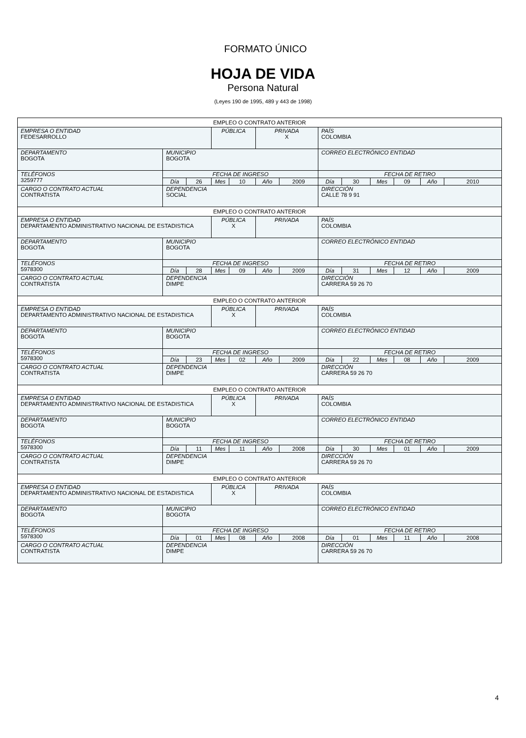FORMATO ÚNICO
HOJA DE VIDA
Persona Natural
(Leyes 190 de 1995, 489 y 443 de 1998)
| EMPLEO O CONTRATO ANTERIOR | | | | | | | | | | | | |
| EMPRESA O ENTIDAD FEDESARROLLO | | | PÚBLICA | | PRIVADA X | | PAÍS COLOMBIA | | | | | |
| DEPARTAMENTO BOGOTA | MUNICIPIO BOGOTA | | | | | | CORREO ELECTRÓNICO ENTIDAD | | | | | |
| TELÉFONOS 3259777 | FECHA DE INGRESO | | | | | | FECHA DE RETIRO | | | | | |
| | Día | 26 | Mes | 10 | Año | 2009 | Día | 30 | Mes | 09 | Año | 2010 |
| CARGO O CONTRATO ACTUAL CONTRATISTA | DEPENDENCIA SOCIAL | | | | | | DIRECCIÓN CALLE 78 9 91 | | | | | |
| EMPLEO O CONTRATO ANTERIOR | | | | | | | | | | | | |
| EMPRESA O ENTIDAD DEPARTAMENTO ADMINISTRATIVO NACIONAL DE ESTADISTICA | | | PÚBLICA X | | PRIVADA | | PAÍS COLOMBIA | | | | | |
| DEPARTAMENTO BOGOTA | MUNICIPIO BOGOTA | | | | | | CORREO ELECTRÓNICO ENTIDAD | | | | | |
| TELÉFONOS 5978300 | FECHA DE INGRESO | | | | | | FECHA DE RETIRO | | | | | |
| | Día | 28 | Mes | 09 | Año | 2009 | Día | 31 | Mes | 12 | Año | 2009 |
| CARGO O CONTRATO ACTUAL CONTRATISTA | DEPENDENCIA DIMPE | | | | | | DIRECCIÓN CARRERA 59 26 70 | | | | | |
| EMPLEO O CONTRATO ANTERIOR | | | | | | | | | | | | |
| EMPRESA O ENTIDAD DEPARTAMENTO ADMINISTRATIVO NACIONAL DE ESTADISTICA | | | PÚBLICA X | | PRIVADA | | PAÍS COLOMBIA | | | | | |
| DEPARTAMENTO BOGOTA | MUNICIPIO BOGOTA | | | | | | CORREO ELECTRÓNICO ENTIDAD | | | | | |
| TELÉFONOS 5978300 | FECHA DE INGRESO | | | | | | FECHA DE RETIRO | | | | | |
| | Día | 23 | Mes | 02 | Año | 2009 | Día | 22 | Mes | 08 | Año | 2009 |
| CARGO O CONTRATO ACTUAL CONTRATISTA | DEPENDENCIA DIMPE | | | | | | DIRECCIÓN CARRERA 59 26 70 | | | | | |
| EMPLEO O CONTRATO ANTERIOR | | | | | | | | | | | | |
| EMPRESA O ENTIDAD DEPARTAMENTO ADMINISTRATIVO NACIONAL DE ESTADISTICA | | | PÚBLICA X | | PRIVADA | | PAÍS COLOMBIA | | | | | |
| DEPARTAMENTO BOGOTA | MUNICIPIO BOGOTA | | | | | | CORREO ELECTRÓNICO ENTIDAD | | | | | |
| TELÉFONOS 5978300 | FECHA DE INGRESO | | | | | | FECHA DE RETIRO | | | | | |
| | Día | 11 | Mes | 11 | Año | 2008 | Día | 30 | Mes | 01 | Año | 2009 |
| CARGO O CONTRATO ACTUAL CONTRATISTA | DEPENDENCIA DIMPE | | | | | | DIRECCIÓN CARRERA 59 26 70 | | | | | |
| EMPLEO O CONTRATO ANTERIOR | | | | | | | | | | | | |
| EMPRESA O ENTIDAD DEPARTAMENTO ADMINISTRATIVO NACIONAL DE ESTADISTICA | | | PÚBLICA X | | PRIVADA | | PAÍS COLOMBIA | | | | | |
| DEPARTAMENTO BOGOTA | MUNICIPIO BOGOTA | | | | | | CORREO ELECTRÓNICO ENTIDAD | | | | | |
| TELÉFONOS 5978300 | FECHA DE INGRESO | | | | | | FECHA DE RETIRO | | | | | |
| | Día | 01 | Mes | 08 | Año | 2008 | Día | 01 | Mes | 11 | Año | 2008 |
| CARGO O CONTRATO ACTUAL CONTRATISTA | DEPENDENCIA DIMPE | | | | | | DIRECCIÓN CARRERA 59 26 70 | | | | | |
4